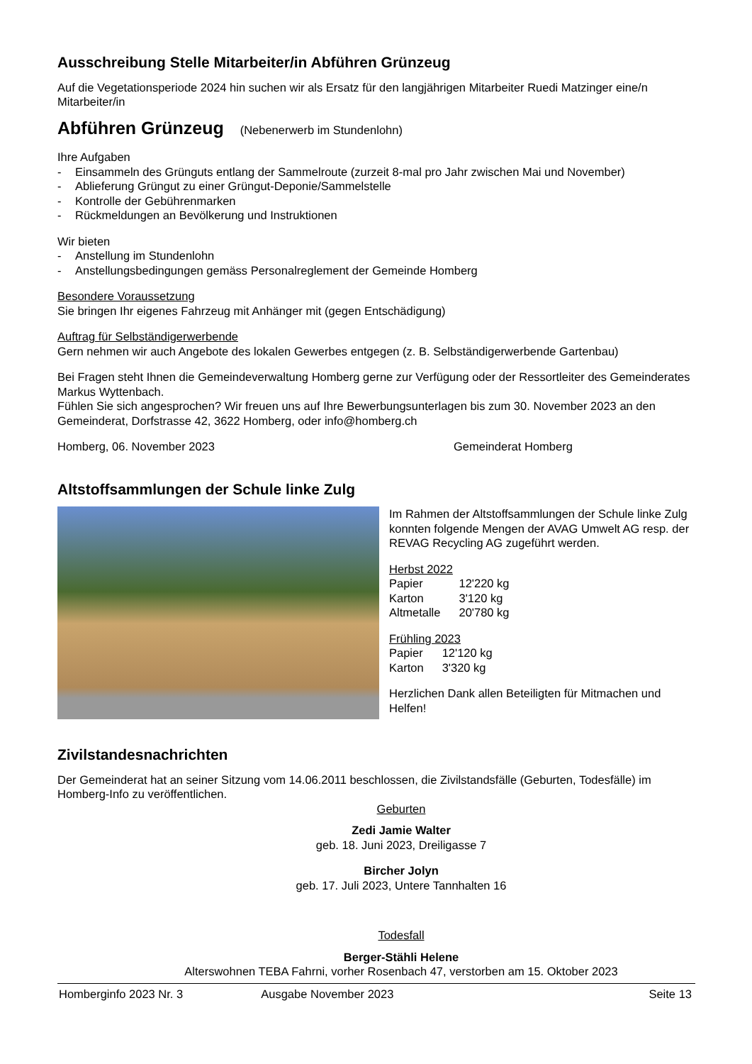Ausschreibung Stelle Mitarbeiter/in Abführen Grünzeug
Auf die Vegetationsperiode 2024 hin suchen wir als Ersatz für den langjährigen Mitarbeiter Ruedi Matzinger eine/n Mitarbeiter/in
Abführen Grünzeug (Nebenerwerb im Stundenlohn)
Ihre Aufgaben
- Einsammeln des Grünguts entlang der Sammelroute (zurzeit 8-mal pro Jahr zwischen Mai und November)
- Ablieferung Grüngut zu einer Grüngut-Deponie/Sammelstelle
- Kontrolle der Gebührenmarken
- Rückmeldungen an Bevölkerung und Instruktionen
Wir bieten
- Anstellung im Stundenlohn
- Anstellungsbedingungen gemäss Personalreglement der Gemeinde Homberg
Besondere Voraussetzung
Sie bringen Ihr eigenes Fahrzeug mit Anhänger mit (gegen Entschädigung)
Auftrag für Selbständigerwerbende
Gern nehmen wir auch Angebote des lokalen Gewerbes entgegen (z. B. Selbständigerwerbende Gartenbau)
Bei Fragen steht Ihnen die Gemeindeverwaltung Homberg gerne zur Verfügung oder der Ressortleiter des Gemeinderates Markus Wyttenbach.
Fühlen Sie sich angesprochen? Wir freuen uns auf Ihre Bewerbungsunterlagen bis zum 30. November 2023 an den Gemeinderat, Dorfstrasse 42, 3622 Homberg, oder info@homberg.ch
Homberg, 06. November 2023 Gemeinderat Homberg
Altstoffsammlungen der Schule linke Zulg
Im Rahmen der Altstoffsammlungen der Schule linke Zulg konnten folgende Mengen der AVAG Umwelt AG resp. der REVAG Recycling AG zugeführt werden.
Herbst 2022
| Papier | 12'220 kg |
| Karton | 3'120 kg |
| Altmetalle | 20'780 kg |
Frühling 2023
| Papier | 12'120 kg |
| Karton | 3'320 kg |
Herzlichen Dank allen Beteiligten für Mitmachen und Helfen!
Zivilstandesnachrichten
Der Gemeinderat hat an seiner Sitzung vom 14.06.2011 beschlossen, die Zivilstandsfälle (Geburten, Todesfälle) im Homberg-Info zu veröffentlichen.
Geburten
Zedi Jamie Walter
geb. 18. Juni 2023, Dreiligasse 7
Bircher Jolyn
geb. 17. Juli 2023, Untere Tannhalten 16
Todesfall
Berger-Stähli Helene
Alterswohnen TEBA Fahrni, vorher Rosenbach 47, verstorben am 15. Oktober 2023
Homberginfo 2023 Nr. 3 Ausgabe November 2023 Seite 13